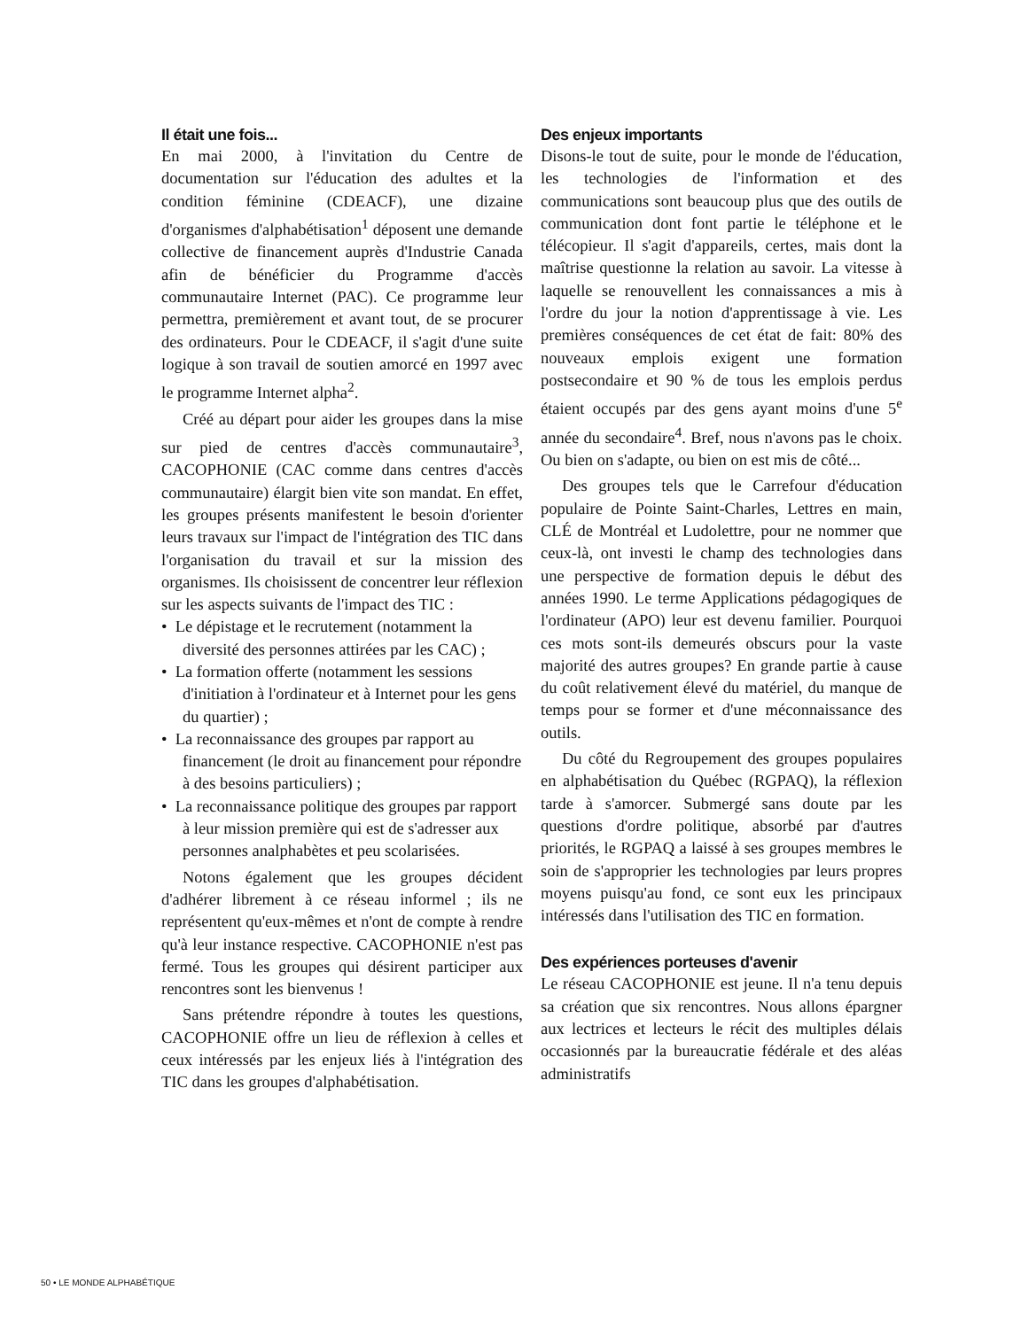Il était une fois...
En mai 2000, à l'invitation du Centre de documentation sur l'éducation des adultes et la condition féminine (CDEACF), une dizaine d'organismes d'alphabétisation<sup>1</sup> déposent une demande collective de financement auprès d'Industrie Canada afin de bénéficier du Programme d'accès communautaire Internet (PAC). Ce programme leur permettra, premièrement et avant tout, de se procurer des ordinateurs. Pour le CDEACF, il s'agit d'une suite logique à son travail de soutien amorcé en 1997 avec le programme Internet alpha<sup>2</sup>.
Créé au départ pour aider les groupes dans la mise sur pied de centres d'accès communautaire<sup>3</sup>, CACOPHONIE (CAC comme dans centres d'accès communautaire) élargit bien vite son mandat. En effet, les groupes présents manifestent le besoin d'orienter leurs travaux sur l'impact de l'intégration des TIC dans l'organisation du travail et sur la mission des organismes. Ils choisissent de concentrer leur réflexion sur les aspects suivants de l'impact des TIC :
• Le dépistage et le recrutement (notamment la diversité des personnes attirées par les CAC) ;
• La formation offerte (notamment les sessions d'initiation à l'ordinateur et à Internet pour les gens du quartier) ;
• La reconnaissance des groupes par rapport au financement (le droit au financement pour répondre à des besoins particuliers) ;
• La reconnaissance politique des groupes par rapport à leur mission première qui est de s'adresser aux personnes analphabètes et peu scolarisées.
Notons également que les groupes décident d'adhérer librement à ce réseau informel ; ils ne représentent qu'eux-mêmes et n'ont de compte à rendre qu'à leur instance respective. CACOPHONIE n'est pas fermé. Tous les groupes qui désirent participer aux rencontres sont les bienvenus !
Sans prétendre répondre à toutes les questions, CACOPHONIE offre un lieu de réflexion à celles et ceux intéressés par les enjeux liés à l'intégration des TIC dans les groupes d'alphabétisation.
Des enjeux importants
Disons-le tout de suite, pour le monde de l'éducation, les technologies de l'information et des communications sont beaucoup plus que des outils de communication dont font partie le téléphone et le télécopieur. Il s'agit d'appareils, certes, mais dont la maîtrise questionne la relation au savoir. La vitesse à laquelle se renouvellent les connaissances a mis à l'ordre du jour la notion d'apprentissage à vie. Les premières conséquences de cet état de fait: 80% des nouveaux emplois exigent une formation postsecondaire et 90 % de tous les emplois perdus étaient occupés par des gens ayant moins d'une 5<sup>e</sup> année du secondaire<sup>4</sup>. Bref, nous n'avons pas le choix. Ou bien on s'adapte, ou bien on est mis de côté...
Des groupes tels que le Carrefour d'éducation populaire de Pointe Saint-Charles, Lettres en main, CLÉ de Montréal et Ludolettre, pour ne nommer que ceux-là, ont investi le champ des technologies dans une perspective de formation depuis le début des années 1990. Le terme Applications pédagogiques de l'ordinateur (APO) leur est devenu familier. Pourquoi ces mots sont-ils demeurés obscurs pour la vaste majorité des autres groupes? En grande partie à cause du coût relativement élevé du matériel, du manque de temps pour se former et d'une méconnaissance des outils.
Du côté du Regroupement des groupes populaires en alphabétisation du Québec (RGPAQ), la réflexion tarde à s'amorcer. Submergé sans doute par les questions d'ordre politique, absorbé par d'autres priorités, le RGPAQ a laissé à ses groupes membres le soin de s'approprier les technologies par leurs propres moyens puisqu'au fond, ce sont eux les principaux intéressés dans l'utilisation des TIC en formation.
Des expériences porteuses d'avenir
Le réseau CACOPHONIE est jeune. Il n'a tenu depuis sa création que six rencontres. Nous allons épargner aux lectrices et lecteurs le récit des multiples délais occasionnés par la bureaucratie fédérale et des aléas administratifs
50 • LE MONDE ALPHABÉTIQUE